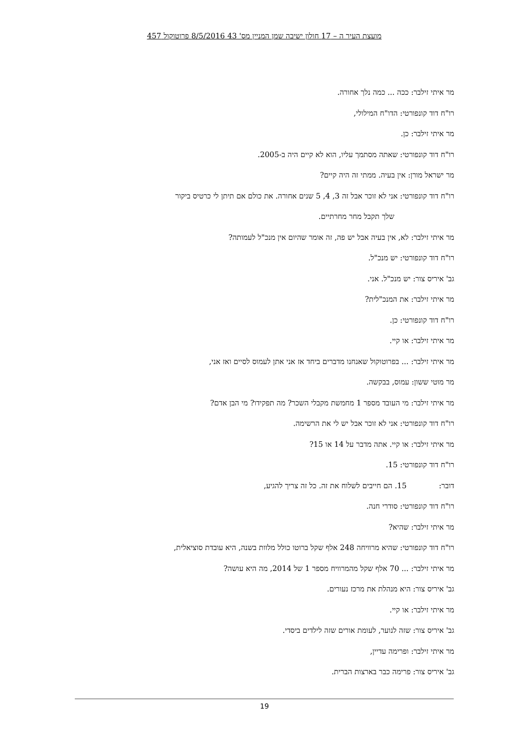מועצת העיר ה – 17 חולון ישיבה שמן המניין מס' 43 8/5/2016 פרוטוקול 457
מר איתי זילבר: ככה ... כמה נלך אחורה.
רו"ח דוד קונפורטי: הדו"ח המילולי,
מר איתי זילבר: כן.
רו"ח דוד קונפורטי: שאתה מסתמך עליו, הוא לא קיים היה ב-2005.
מר ישראל מורן: אין בעיה. ממתי זה היה קיים?
רו"ח דוד קונפורטי: אני לא זוכר אבל זה 3, 4, 5 שנים אחורה. את כולם אם תיתן לי כרטיס ביקור
שלך תקבל מחר מחרתיים.
מר איתי זילבר: לא, אין בעיה אבל יש פה, זה אומר שהיום אין מנכ"ל לעמותה?
רו"ח דוד קונפורטי: יש מנכ"ל.
גב' איריס צור: יש מנכ"ל. אני.
מר איתי זילבר: את המנכ"לית?
רו"ח דוד קונפורטי: כן.
מר איתי זילבר: או קיי.
מר איתי זילבר: ... בפרוטוקול שאנחנו מדברים ביחד אז אני אתן לעמוס לסיים ואז אני,
מר מוטי ששון: עמוס, בבקשה.
מר איתי זילבר: מי העובד מספר 1 מחמשת מקבלי השכר? מה תפקידו? מי הבן אדם?
רו"ח דוד קונפורטי: אני לא זוכר אבל יש לי את הרשימה.
מר איתי זילבר: או קיי. אתה מדבר על 14 או 15?
רו"ח דוד קונפורטי: 15.
דובר: 15. הם חייבים לשלוח את זה. כל זה צריך להגיע,
רו"ח דוד קונפורטי: סודרי חנה.
מר איתי זילבר: שהיא?
רו"ח דוד קונפורטי: שהיא מרוויחה 248 אלף שקל ברוטו כולל מלוות בשנה, היא עובדת סוציאלית,
מר איתי זילבר: ... 70 אלף שקל מהמרוויח מספר 1 של 2014, מה היא עושה?
גב' איריס צור: היא מנהלת את מרכז נעורים.
מר איתי זילבר: או קיי.
גב' איריס צור: שזה לנוער, לעומת אורים שזה לילדים ביסדי.
מר איתי זילבר: ופרימה עדיין,
גב' איריס צור: פרימה כבר בארצות הברית.
19